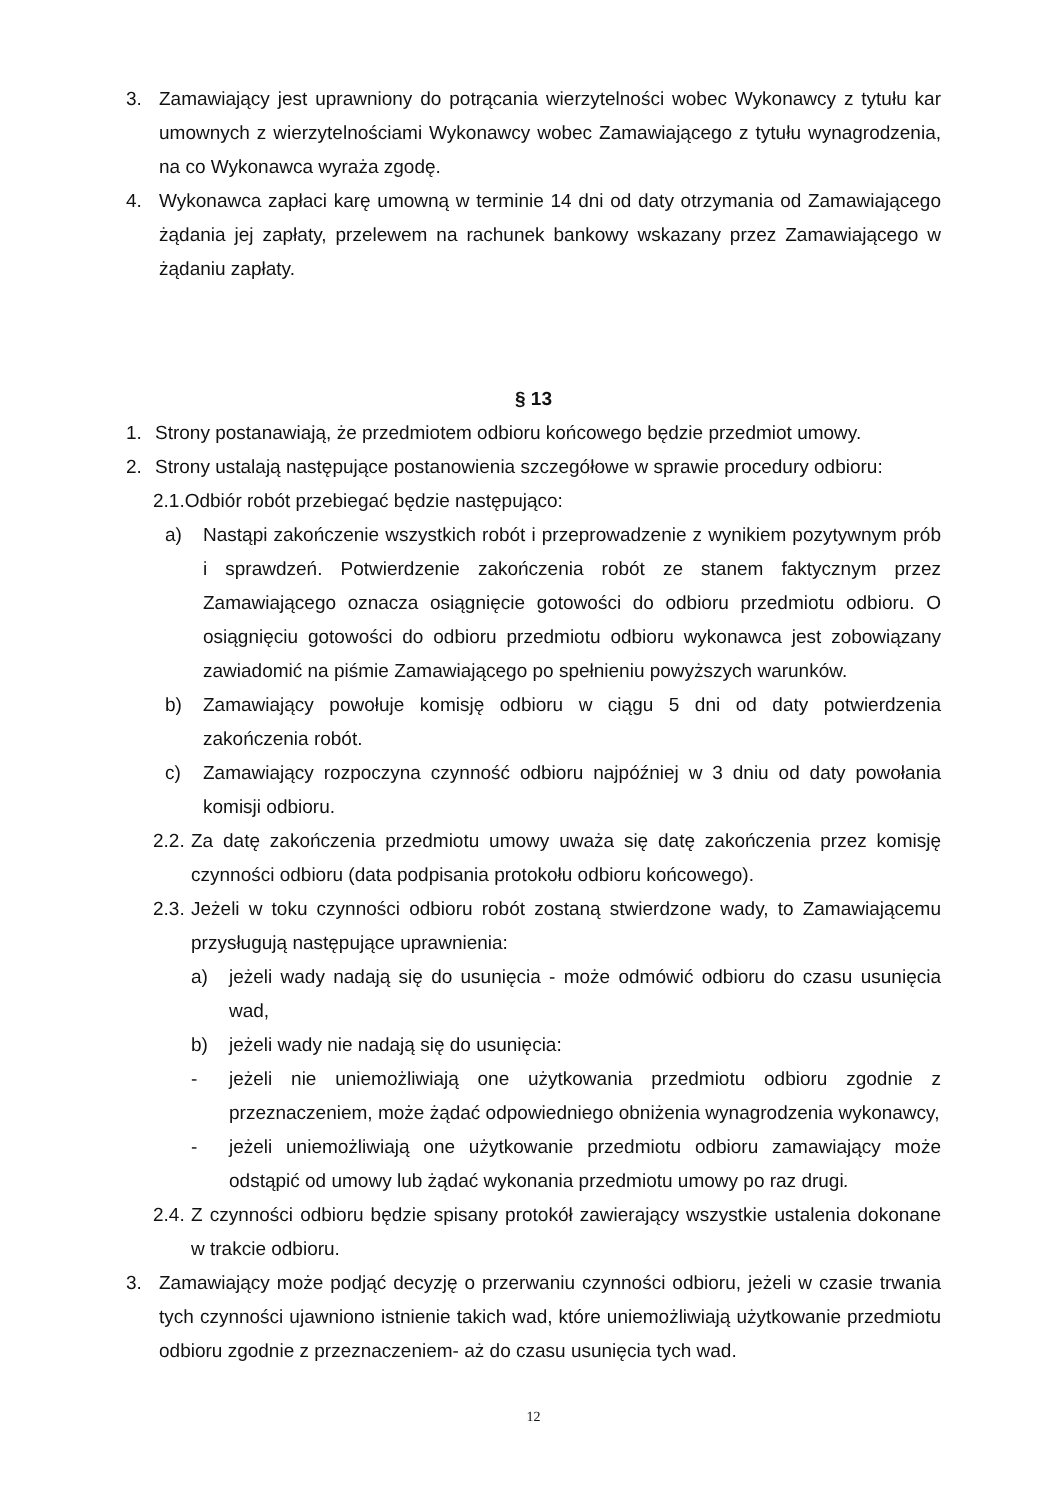3. Zamawiający jest uprawniony do potrącania wierzytelności wobec Wykonawcy z tytułu kar umownych z wierzytelnościami Wykonawcy wobec Zamawiającego z tytułu wynagrodzenia, na co Wykonawca wyraża zgodę.
4. Wykonawca zapłaci karę umowną w terminie 14 dni od daty otrzymania od Zamawiającego żądania jej zapłaty, przelewem na rachunek bankowy wskazany przez Zamawiającego w żądaniu zapłaty.
§ 13
1. Strony postanawiają, że przedmiotem odbioru końcowego będzie przedmiot umowy.
2. Strony ustalają następujące postanowienia szczegółowe w sprawie procedury odbioru:
2.1.Odbiór robót przebiegać będzie następująco:
a) Nastąpi zakończenie wszystkich robót i przeprowadzenie z wynikiem pozytywnym prób i sprawdzeń. Potwierdzenie zakończenia robót ze stanem faktycznym przez Zamawiającego oznacza osiągnięcie gotowości do odbioru przedmiotu odbioru. O osiągnięciu gotowości do odbioru przedmiotu odbioru wykonawca jest zobowiązany zawiadomić na piśmie Zamawiającego po spełnieniu powyższych warunków.
b) Zamawiający powołuje komisję odbioru w ciągu 5 dni od daty potwierdzenia zakończenia robót.
c) Zamawiający rozpoczyna czynność odbioru najpóźniej w 3 dniu od daty powołania komisji odbioru.
2.2. Za datę zakończenia przedmiotu umowy uważa się datę zakończenia przez komisję czynności odbioru (data podpisania protokołu odbioru końcowego).
2.3. Jeżeli w toku czynności odbioru robót zostaną stwierdzone wady, to Zamawiającemu przysługują następujące uprawnienia:
a) jeżeli wady nadają się do usunięcia - może odmówić odbioru do czasu usunięcia wad,
b) jeżeli wady nie nadają się do usunięcia:
- jeżeli nie uniemożliwiają one użytkowania przedmiotu odbioru zgodnie z przeznaczeniem, może żądać odpowiedniego obniżenia wynagrodzenia wykonawcy,
- jeżeli uniemożliwiają one użytkowanie przedmiotu odbioru zamawiający może odstąpić od umowy lub żądać wykonania przedmiotu umowy po raz drugi.
2.4. Z czynności odbioru będzie spisany protokół zawierający wszystkie ustalenia dokonane w trakcie odbioru.
3. Zamawiający może podjąć decyzję o przerwaniu czynności odbioru, jeżeli w czasie trwania tych czynności ujawniono istnienie takich wad, które uniemożliwiają użytkowanie przedmiotu odbioru zgodnie z przeznaczeniem- aż do czasu usunięcia tych wad.
12